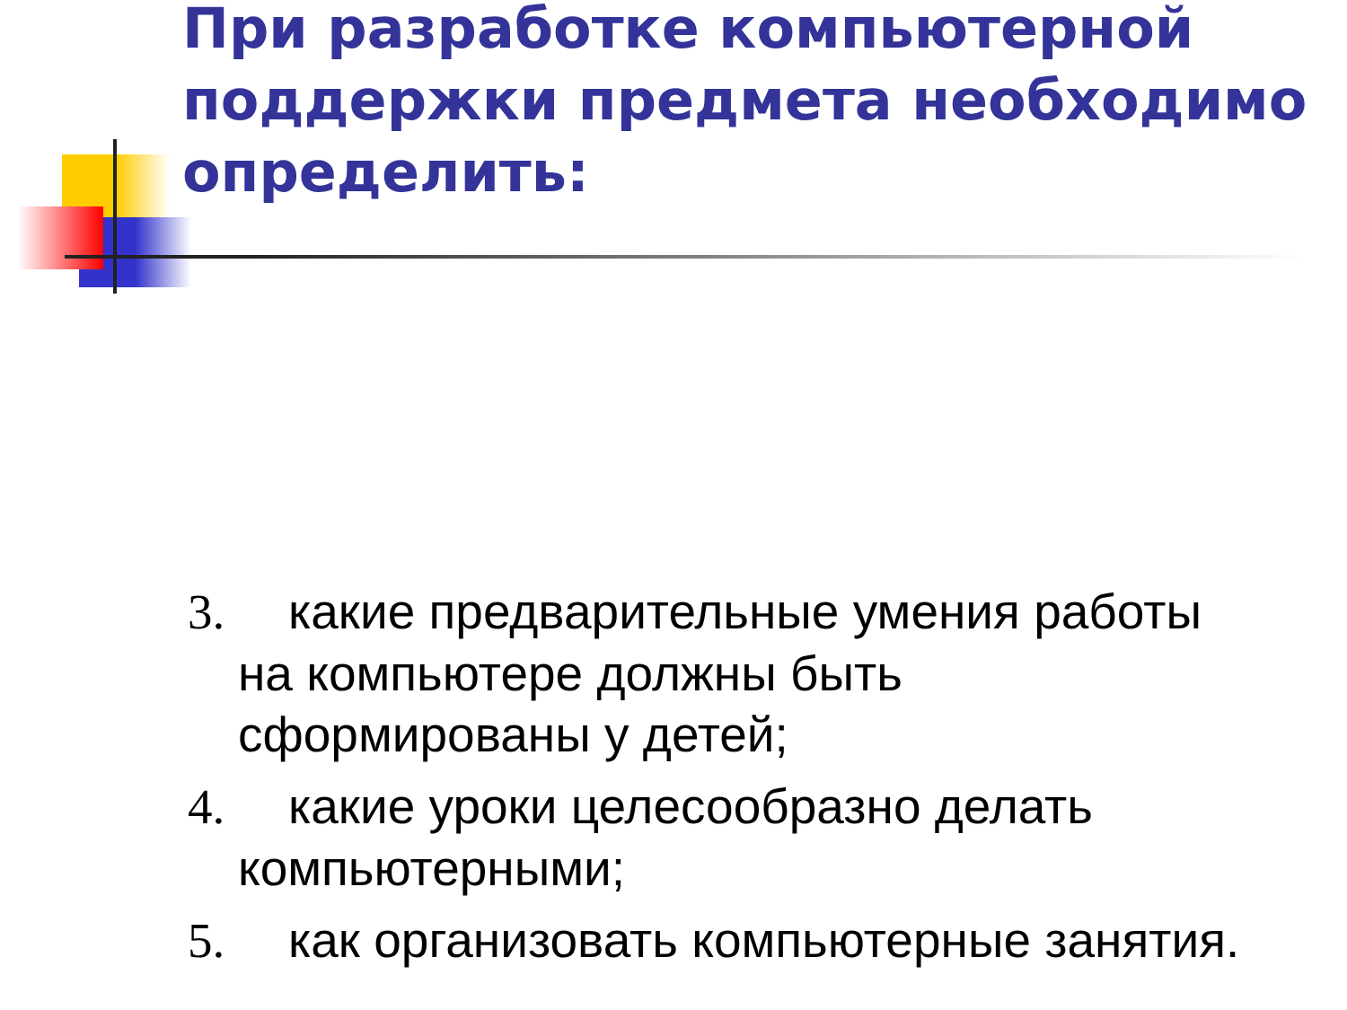При разработке компьютерной поддержки предмета необходимо определить:
3. какие предварительные умения работы на компьютере должны быть сформированы у детей;
4. какие уроки целесообразно делать компьютерными;
5. как организовать компьютерные занятия.